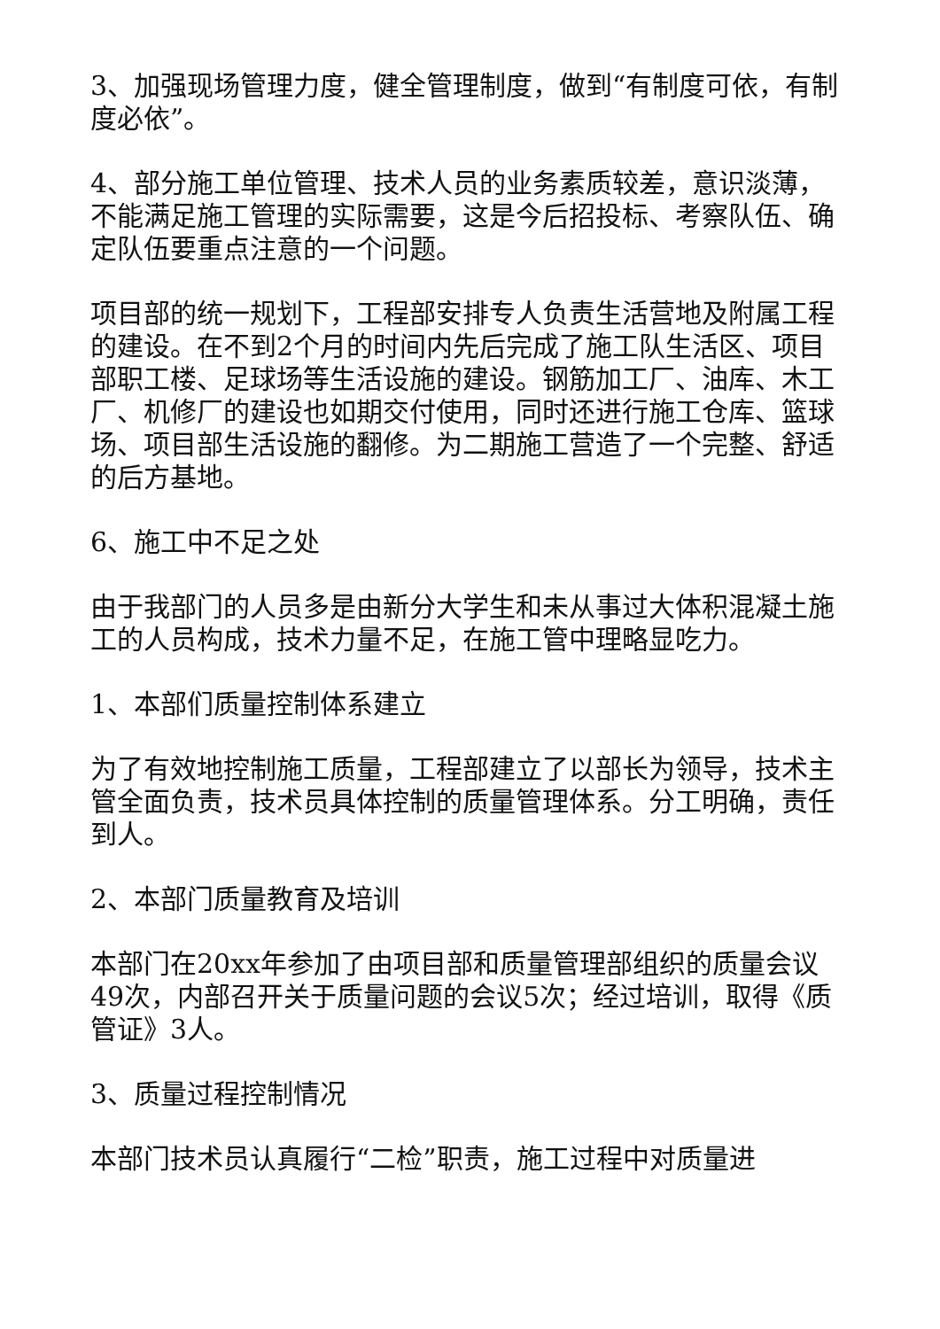3、加强现场管理力度，健全管理制度，做到“有制度可依，有制度必依”。
4、部分施工单位管理、技术人员的业务素质较差，意识淡薄，不能满足施工管理的实际需要，这是今后招投标、考察队伍、确定队伍要重点注意的一个问题。
项目部的统一规划下，工程部安排专人负责生活营地及附属工程的建设。在不到2个月的时间内先后完成了施工队生活区、项目部职工楼、足球场等生活设施的建设。钢筋加工厂、油库、木工厂、机修厂的建设也如期交付使用，同时还进行施工仓库、篮球场、项目部生活设施的翻修。为二期施工营造了一个完整、舒适的后方基地。
6、施工中不足之处
由于我部门的人员多是由新分大学生和未从事过大体积混凝土施工的人员构成，技术力量不足，在施工管中理略显吃力。
1、本部们质量控制体系建立
为了有效地控制施工质量，工程部建立了以部长为领导，技术主管全面负责，技术员具体控制的质量管理体系。分工明确，责任到人。
2、本部门质量教育及培训
本部门在20xx年参加了由项目部和质量管理部组织的质量会议49次，内部召开关于质量问题的会议5次；经过培训，取得《质管证》3人。
3、质量过程控制情况
本部门技术员认真履行“二检”职责，施工过程中对质量进